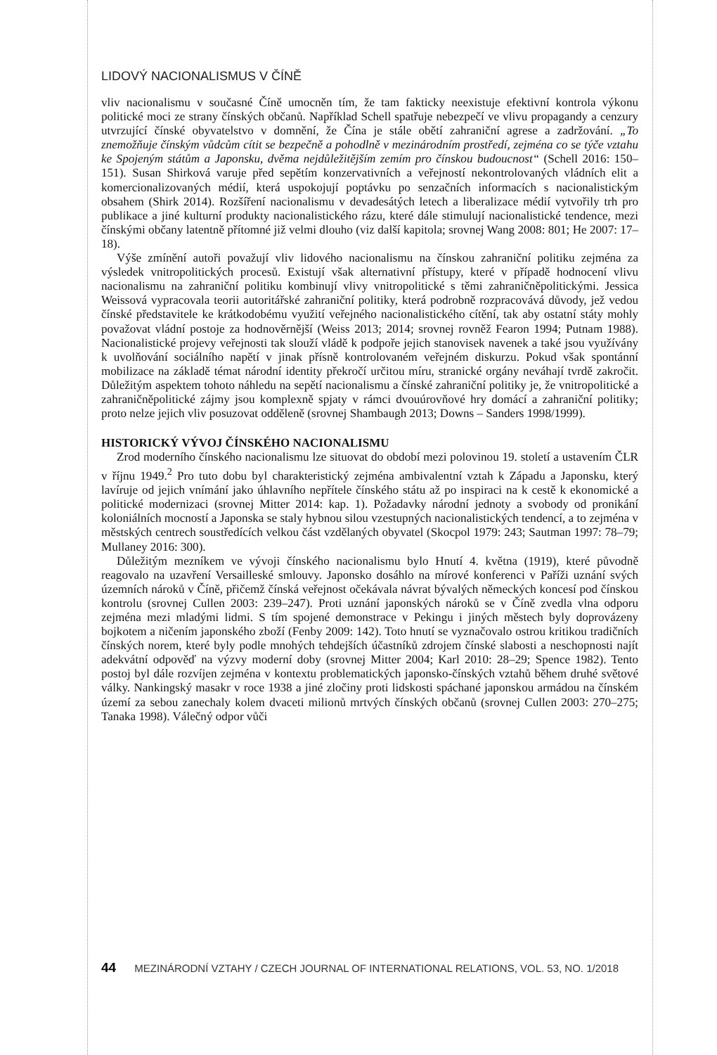LIDOVÝ NACIONALISMUS V ČÍNĚ
vliv nacionalismu v současné Číně umocněn tím, že tam fakticky neexistuje efektivní kontrola výkonu politické moci ze strany čínských občanů. Například Schell spatřuje nebezpečí ve vlivu propagandy a cenzury utvrzující čínské obyvatelstvo v domnění, že Čína je stále obětí zahraniční agrese a zadržování. „To znemožňuje čínským vůdcům cítit se bezpečně a pohodlně v mezinárodním prostředí, zejména co se týče vztahu ke Spojeným státům a Japonsku, dvěma nejdůležitějším zemím pro čínskou budoucnost“ (Schell 2016: 150–151). Susan Shirková varuje před sepětím konzervativních a veřejností nekontrolovaných vládních elit a komercionalizovaných médií, která uspokojují poptávku po senzačních informacích s nacionalistickým obsahem (Shirk 2014). Rozšíření nacionalismu v devadesátých letech a liberalizace médií vytvořily trh pro publikace a jiné kulturní produkty nacionalistického rázu, které dále stimulují nacionalistické tendence, mezi čínskými občany latentně přítomné již velmi dlouho (viz další kapitola; srovnej Wang 2008: 801; He 2007: 17–18).
Výše zmínění autoři považují vliv lidového nacionalismu na čínskou zahraniční politiku zejména za výsledek vnitropolitických procesů. Existují však alternativní přístupy, které v případě hodnocení vlivu nacionalismu na zahraniční politiku kombinují vlivy vnitropolitické s těmi zahraničněpolitickými. Jessica Weissová vypracovala teorii autoritářské zahraniční politiky, která podrobně rozpracovává důvody, jež vedou čínské představitele ke krátkodobému využití veřejného nacionalistického cítění, tak aby ostatní státy mohly považovat vládní postoje za hodnověrnější (Weiss 2013; 2014; srovnej rovněž Fearon 1994; Putnam 1988). Nacionalistické projevy veřejnosti tak slouží vládě k podpoře jejich stanovisek navenek a také jsou využívány k uvolňování sociálního napětí v jinak přísně kontrolovaném veřejném diskurzu. Pokud však spontánní mobilizace na základě témat národní identity překročí určitou míru, stranické orgány neváhají tvrdě zakročit. Důležitým aspektem tohoto náhledu na sepětí nacionalismu a čínské zahraniční politiky je, že vnitropolitické a zahraničněpolitické zájmy jsou komplexně spjaty v rámci dvouúrovňové hry domácí a zahraniční politiky; proto nelze jejich vliv posuzovat odděleně (srovnej Shambaugh 2013; Downs – Sanders 1998/1999).
HISTORICKÝ VÝVOJ ČÍNSKÉHO NACIONALISMU
Zrod moderního čínského nacionalismu lze situovat do období mezi polovinou 19. století a ustavením ČLR v říjnu 1949.<sup>2</sup> Pro tuto dobu byl charakteristický zejména ambivalentní vztah k Západu a Japonsku, který lavíruje od jejich vnímání jako úhlavního nepřítele čínského státu až po inspiraci na k cestě k ekonomické a politické modernizaci (srovnej Mitter 2014: kap. 1). Požadavky národní jednoty a svobody od pronikání koloniálních mocností a Japonska se staly hybnou silou vzestupných nacionalistických tendencí, a to zejména v městských centrech soustředících velkou část vzdělaných obyvatel (Skocpol 1979: 243; Sautman 1997: 78–79; Mullaney 2016: 300).
Důležitým mezníkem ve vývoji čínského nacionalismu bylo Hnutí 4. května (1919), které původně reagovalo na uzavření Versailleské smlouvy. Japonsko dosáhlo na mírové konferenci v Paříži uznání svých územních nároků v Číně, přičemž čínská veřejnost očekávala návrat bývalých německých koncesí pod čínskou kontrolu (srovnej Cullen 2003: 239–247). Proti uznání japonských nároků se v Číně zvedla vlna odporu zejména mezi mladými lidmi. S tím spojené demonstrace v Pekingu i jiných městech byly doprovázeny bojkotem a ničením japonského zboží (Fenby 2009: 142). Toto hnutí se vyznačovalo ostrou kritikou tradičních čínských norem, které byly podle mnohých tehdejších účastníků zdrojem čínské slabosti a neschopnosti najít adekvátní odpověď na výzvy moderní doby (srovnej Mitter 2004; Karl 2010: 28–29; Spence 1982). Tento postoj byl dále rozvíjen zejména v kontextu problematických japonsko-čínských vztahů během druhé světové války. Nankingský masakr v roce 1938 a jiné zločiny proti lidskosti spáchané japonskou armádou na čínském území za sebou zanechaly kolem dvaceti milionů mrtvých čínských občanů (srovnej Cullen 2003: 270–275; Tanaka 1998). Válečný odpor vůči
44 MEZINÁRODNÍ VZTAHY / CZECH JOURNAL OF INTERNATIONAL RELATIONS, VOL. 53, NO. 1/2018